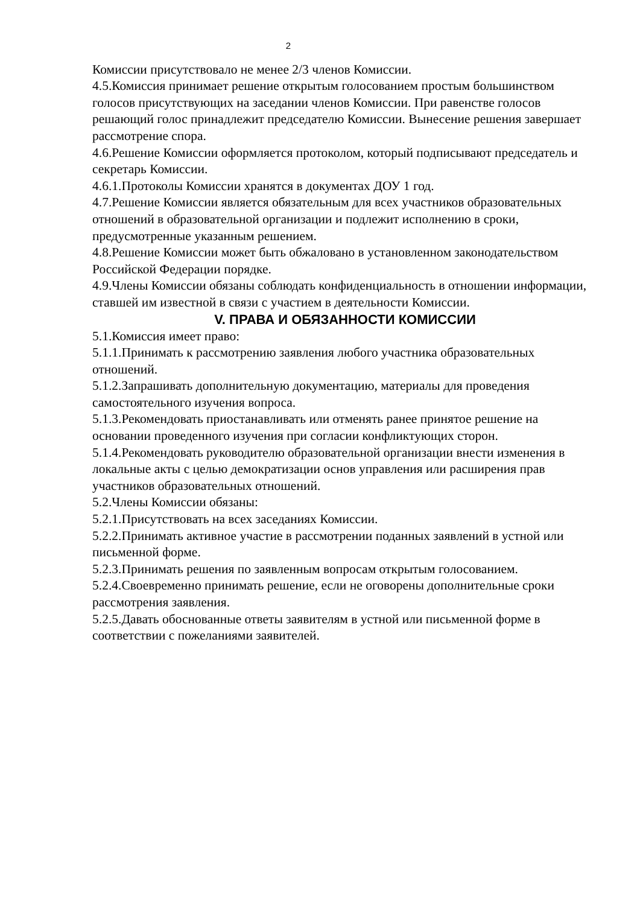2
Комиссии присутствовало не менее 2/3 членов Комиссии.
4.5.Комиссия принимает решение открытым голосованием простым большинством голосов присутствующих на заседании членов Комиссии. При равенстве голосов решающий голос принадлежит председателю Комиссии. Вынесение решения завершает рассмотрение спора.
4.6.Решение Комиссии оформляется протоколом, который подписывают председатель и секретарь Комиссии.
4.6.1.Протоколы Комиссии хранятся в документах ДОУ 1 год.
4.7.Решение Комиссии является обязательным для всех участников образовательных отношений в образовательной организации и подлежит исполнению в сроки, предусмотренные указанным решением.
4.8.Решение Комиссии может быть обжаловано в установленном законодательством Российской Федерации порядке.
4.9.Члены Комиссии обязаны соблюдать конфиденциальность в отношении информации, ставшей им известной в связи с участием в деятельности Комиссии.
V. ПРАВА И ОБЯЗАННОСТИ КОМИССИИ
5.1.Комиссия имеет право:
5.1.1.Принимать к рассмотрению заявления любого участника образовательных отношений.
5.1.2.Запрашивать дополнительную документацию, материалы для проведения самостоятельного изучения вопроса.
5.1.3.Рекомендовать приостанавливать или отменять ранее принятое решение на основании проведенного изучения при согласии конфликтующих сторон.
5.1.4.Рекомендовать руководителю образовательной организации внести изменения в локальные акты с целью демократизации основ управления или расширения прав участников образовательных отношений.
5.2.Члены Комиссии обязаны:
5.2.1.Присутствовать на всех заседаниях Комиссии.
5.2.2.Принимать активное участие в рассмотрении поданных заявлений в устной или письменной форме.
5.2.3.Принимать решения по заявленным вопросам открытым голосованием.
5.2.4.Своевременно принимать решение, если не оговорены дополнительные сроки рассмотрения заявления.
5.2.5.Давать обоснованные ответы заявителям в устной или письменной форме в соответствии с пожеланиями заявителей.